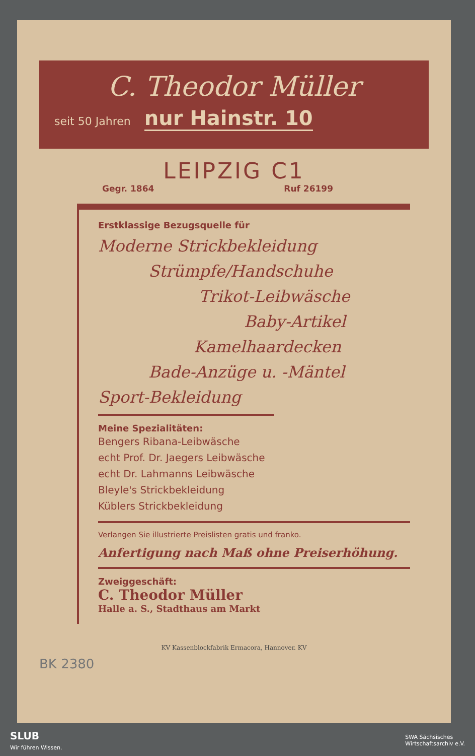C. Theodor Müller
seit 50 Jahren nur Hainstr. 10
LEIPZIG C1
Gegr. 1864 Ruf 26199
Erstklassige Bezugsquelle für
Moderne Strickbekleidung
Strümpfe/Handschuhe
Trikot-Leibwäsche
Baby-Artikel
Kamelhaardecken
Bade-Anzüge u. -Mäntel
Sport-Bekleidung
Meine Spezialitäten:
Bengers Ribana-Leibwäsche
echt Prof. Dr. Jaegers Leibwäsche
echt Dr. Lahmanns Leibwäsche
Bleyle's Strickbekleidung
Küblers Strickbekleidung
Verlangen Sie illustrierte Preislisten gratis und franko.
Anfertigung nach Maß ohne Preiserhöhung.
Zweiggeschäft:
C. Theodor Müller
Halle a. S., Stadthaus am Markt
KV Kassenblockfabrik Ermacora, Hannover. KV
BK 2380
SLUB
Wir führen Wissen.
SWA Sächsisches
Wirtschaftsarchiv e.V.